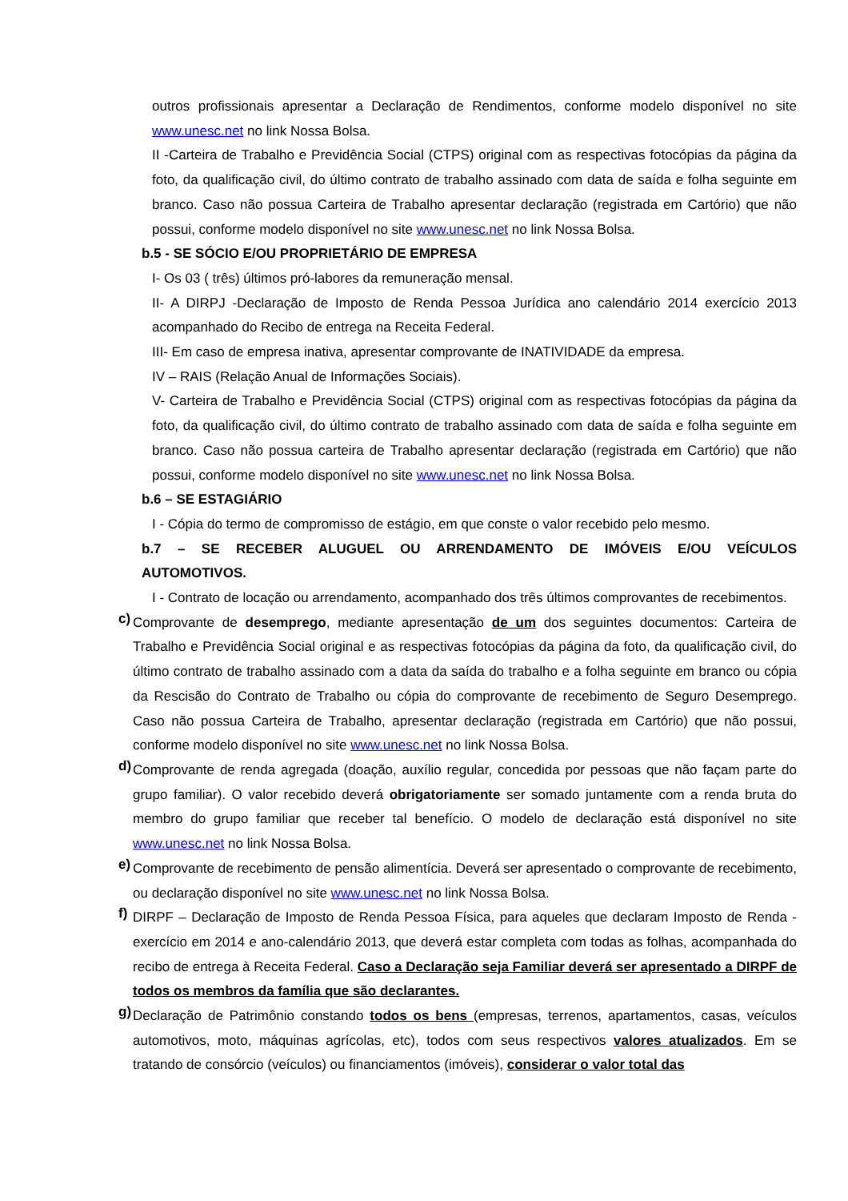outros profissionais apresentar a Declaração de Rendimentos, conforme modelo disponível no site www.unesc.net no link Nossa Bolsa.
II -Carteira de Trabalho e Previdência Social (CTPS) original com as respectivas fotocópias da página da foto, da qualificação civil, do último contrato de trabalho assinado com data de saída e folha seguinte em branco. Caso não possua Carteira de Trabalho apresentar declaração (registrada em Cartório) que não possui, conforme modelo disponível no site www.unesc.net no link Nossa Bolsa.
b.5 - SE SÓCIO E/OU PROPRIETÁRIO DE EMPRESA
I- Os 03 ( três) últimos pró-labores da remuneração mensal.
II- A DIRPJ -Declaração de Imposto de Renda Pessoa Jurídica ano calendário 2014 exercício 2013 acompanhado do Recibo de entrega na Receita Federal.
III- Em caso de empresa inativa, apresentar comprovante de INATIVIDADE da empresa.
IV – RAIS (Relação Anual de Informações Sociais).
V- Carteira de Trabalho e Previdência Social (CTPS) original com as respectivas fotocópias da página da foto, da qualificação civil, do último contrato de trabalho assinado com data de saída e folha seguinte em branco. Caso não possua carteira de Trabalho apresentar declaração (registrada em Cartório) que não possui, conforme modelo disponível no site www.unesc.net no link Nossa Bolsa.
b.6 – SE ESTAGIÁRIO
I - Cópia do termo de compromisso de estágio, em que conste o valor recebido pelo mesmo.
b.7 – SE RECEBER ALUGUEL OU ARRENDAMENTO DE IMÓVEIS E/OU VEÍCULOS AUTOMOTIVOS.
I - Contrato de locação ou arrendamento, acompanhado dos três últimos comprovantes de recebimentos.
c)
Comprovante de desemprego, mediante apresentação de um dos seguintes documentos: Carteira de Trabalho e Previdência Social original e as respectivas fotocópias da página da foto, da qualificação civil, do último contrato de trabalho assinado com a data da saída do trabalho e a folha seguinte em branco ou cópia da Rescisão do Contrato de Trabalho ou cópia do comprovante de recebimento de Seguro Desemprego. Caso não possua Carteira de Trabalho, apresentar declaração (registrada em Cartório) que não possui, conforme modelo disponível no site www.unesc.net no link Nossa Bolsa.
d)
Comprovante de renda agregada (doação, auxílio regular, concedida por pessoas que não façam parte do grupo familiar). O valor recebido deverá obrigatoriamente ser somado juntamente com a renda bruta do membro do grupo familiar que receber tal benefício. O modelo de declaração está disponível no site www.unesc.net no link Nossa Bolsa.
e)
Comprovante de recebimento de pensão alimentícia. Deverá ser apresentado o comprovante de recebimento, ou declaração disponível no site www.unesc.net no link Nossa Bolsa.
f)
DIRPF – Declaração de Imposto de Renda Pessoa Física, para aqueles que declaram Imposto de Renda - exercício em 2014 e ano-calendário 2013, que deverá estar completa com todas as folhas, acompanhada do recibo de entrega à Receita Federal. Caso a Declaração seja Familiar deverá ser apresentado a DIRPF de todos os membros da família que são declarantes.
g)
Declaração de Patrimônio constando todos os bens (empresas, terrenos, apartamentos, casas, veículos automotivos, moto, máquinas agrícolas, etc), todos com seus respectivos valores atualizados. Em se tratando de consórcio (veículos) ou financiamentos (imóveis), considerar o valor total das